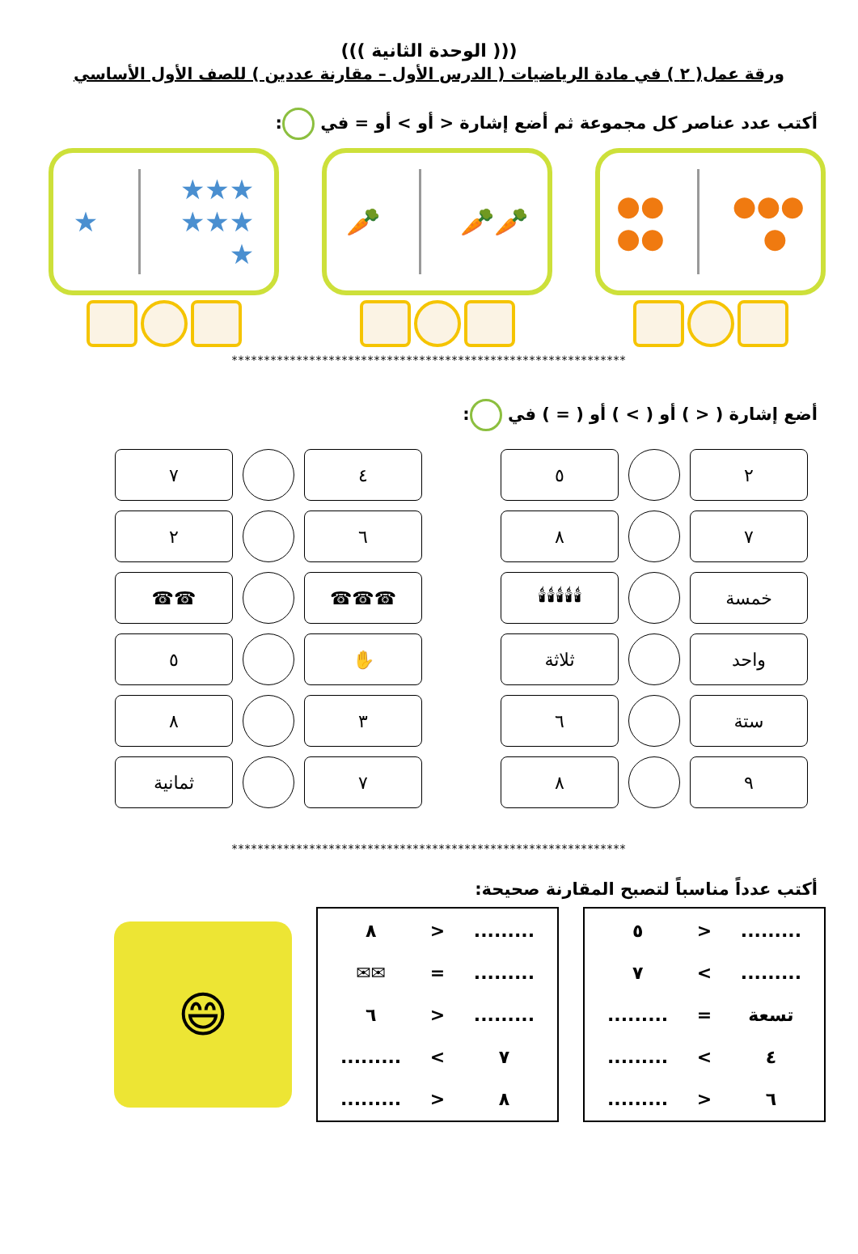((( الوحدة الثانية )))
ورقة عمل( ٢ ) في مادة الرياضيات ( الدرس الأول – مقارنة عددين ) للصف الأول الأساسي
أكتب عدد عناصر كل مجموعة ثم أضع إشارة < أو > أو = في :
●●●
●
●●
●●
🥕🥕 🥕 ★★★
★★★
★
★
*************************************************************
أضع إشارة ( < ) أو ( > ) أو ( = ) في :
| ٢ | | ٥ |
| ٧ | | ٨ |
| خمسة | | 🕯🕯🕯🕯🕯 |
| واحد | | ثلاثة |
| ستة | | ٦ |
| ٩ | | ٨ |
| ٤ | | ٧ |
| ٦ | | ٢ |
| ☎☎☎ | | ☎☎ |
| ✋ | | ٥ |
| ٣ | | ٨ |
| ٧ | | ثمانية |
*************************************************************
أكتب عدداً مناسباً لتصبح المقارنة صحيحة:
| ......... | < | ٥ |
| ......... | > | ٧ |
| تسعة | = | ......... |
| ٤ | > | ......... |
| ٦ | < | ......... |
| ......... | < | ٨ |
| ......... | = | ✉✉ |
| ......... | < | ٦ |
| ٧ | > | ......... |
| ٨ | < | ......... |
😄